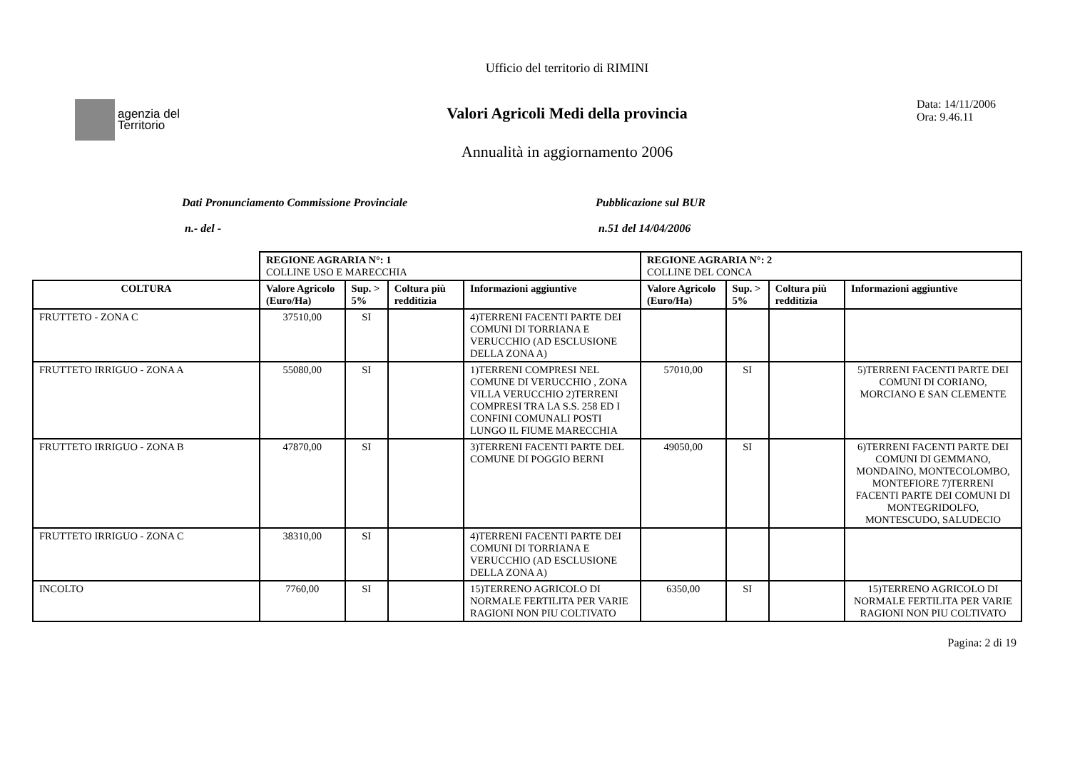agenzia del
Territorio
Ufficio del territorio di RIMINI
Valori Agricoli Medi della provincia
Annualità in aggiornamento 2006
Data: 14/11/2006
Ora: 9.46.11
Dati Pronunciamento Commissione Provinciale
n.- del -
Pubblicazione sul BUR
n.51 del 14/04/2006
| | REGIONE AGRARIA N°: 1 COLLINE USO E MARECCHIA | | | | REGIONE AGRARIA N°: 2 COLLINE DEL CONCA | | | |
| COLTURA | Valore Agricolo (Euro/Ha) | Sup. > 5% | Coltura più redditizia | Informazioni aggiuntive | Valore Agricolo (Euro/Ha) | Sup. > 5% | Coltura più redditizia | Informazioni aggiuntive |
| FRUTTETO - ZONA C | 37510,00 | SI | | 4)TERRENI FACENTI PARTE DEI COMUNI DI TORRIANA E VERUCCHIO (AD ESCLUSIONE DELLA ZONA A) | | | | |
| FRUTTETO IRRIGUO - ZONA A | 55080,00 | SI | | 1)TERRENI COMPRESI NEL COMUNE DI VERUCCHIO , ZONA VILLA VERUCCHIO 2)TERRENI COMPRESI TRA LA S.S. 258 ED I CONFINI COMUNALI POSTI LUNGO IL FIUME MARECCHIA | 57010,00 | SI | | 5)TERRENI FACENTI PARTE DEI COMUNI DI CORIANO, MORCIANO E SAN CLEMENTE |
| FRUTTETO IRRIGUO - ZONA B | 47870,00 | SI | | 3)TERRENI FACENTI PARTE DEL COMUNE DI POGGIO BERNI | 49050,00 | SI | | 6)TERRENI FACENTI PARTE DEI COMUNI DI GEMMANO, MONDAINO, MONTECOLOMBO, MONTEFIORE 7)TERRENI FACENTI PARTE DEI COMUNI DI MONTEGRIDOLFO, MONTESCUDO, SALUDECIO |
| FRUTTETO IRRIGUO - ZONA C | 38310,00 | SI | | 4)TERRENI FACENTI PARTE DEI COMUNI DI TORRIANA E VERUCCHIO (AD ESCLUSIONE DELLA ZONA A) | | | | |
| INCOLTO | 7760,00 | SI | | 15)TERRENO AGRICOLO DI NORMALE FERTILITA PER VARIE RAGIONI NON PIU COLTIVATO | 6350,00 | SI | | 15)TERRENO AGRICOLO DI NORMALE FERTILITA PER VARIE RAGIONI NON PIU COLTIVATO |
Pagina: 2 di 19